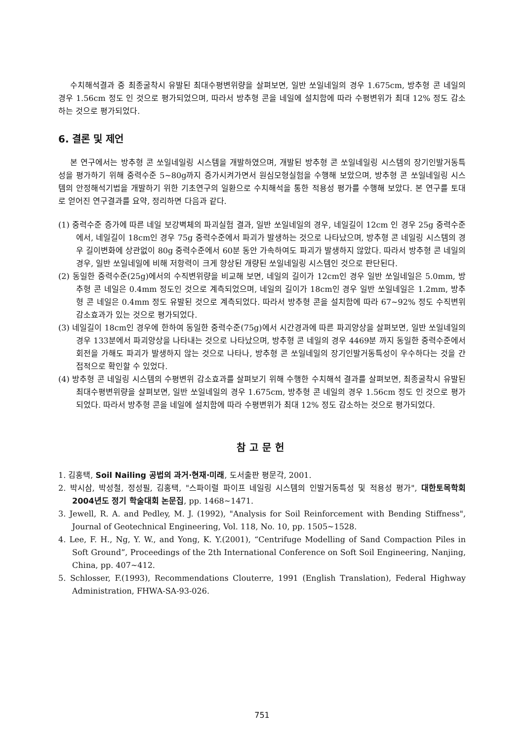수치해석결과 중 최종굴착시 유발된 최대수평변위량을 살펴보면, 일반 쏘일네일의 경우 1.675cm, 방추형 콘 네일의 경우 1.56cm 정도 인 것으로 평가되었으며, 따라서 방추형 콘을 네일에 설치함에 따라 수평변위가 최대 12% 정도 감소하는 것으로 평가되었다.
6. 결론 및 제언
본 연구에서는 방추형 콘 쏘일네일링 시스템을 개발하였으며, 개발된 방추형 콘 쏘일네일링 시스템의 장기인발거동특성을 평가하기 위해 중력수준 5~80g까지 증가시켜가면서 원심모형실험을 수행해 보았으며, 방추형 콘 쏘일네일링 시스템의 안정해석기법을 개발하기 위한 기초연구의 일환으로 수치해석을 통한 적용성 평가를 수행해 보았다. 본 연구를 토대로 얻어진 연구결과를 요약, 정리하면 다음과 같다.
(1) 중력수준 증가에 따른 네일 보강벽체의 파괴실험 결과, 일반 쏘일네일의 경우, 네일길이 12cm 인 경우 25g 중력수준에서, 네일길이 18cm인 경우 75g 중력수준에서 파괴가 발생하는 것으로 나타났으며, 방추형 콘 네일링 시스템의 경우 길이변화에 상관없이 80g 중력수준에서 60분 동안 가속하여도 파괴가 발생하지 않았다. 따라서 방추형 콘 네일의 경우, 일반 쏘일네일에 비해 저항력이 크게 향상된 개량된 쏘일네일링 시스템인 것으로 판단된다.
(2) 동일한 중력수준(25g)에서의 수직변위량을 비교해 보면, 네일의 길이가 12cm인 경우 일반 쏘일네일은 5.0mm, 방추형 콘 네일은 0.4mm 정도인 것으로 계측되었으며, 네일의 길이가 18cm인 경우 일반 쏘일네일은 1.2mm, 방추형 콘 네일은 0.4mm 정도 유발된 것으로 계측되었다. 따라서 방추형 콘을 설치함에 따라 67~92% 정도 수직변위 감소효과가 있는 것으로 평가되었다.
(3) 네일길이 18cm인 경우에 한하여 동일한 중력수준(75g)에서 시간경과에 따른 파괴양상을 살펴보면, 일반 쏘일네일의 경우 133분에서 파괴양상을 나타내는 것으로 나타났으며, 방추형 콘 네일의 경우 4469분 까지 동일한 중력수준에서 회전을 가해도 파괴가 발생하지 않는 것으로 나타나, 방추형 콘 쏘일네일의 장기인발거동특성이 우수하다는 것을 간접적으로 확인할 수 있었다.
(4) 방추형 콘 네일링 시스템의 수평변위 감소효과를 살펴보기 위해 수행한 수치해석 결과를 살펴보면, 최종굴착시 유발된 최대수평변위량을 살펴보면, 일반 쏘일네일의 경우 1.675cm, 방추형 콘 네일의 경우 1.56cm 정도 인 것으로 평가되었다. 따라서 방추형 콘을 네일에 설치함에 따라 수평변위가 최대 12% 정도 감소하는 것으로 평가되었다.
참고문헌
1. 김홍택, Soil Nailing 공법의 과거·현재·미래, 도서출판 평문각, 2001.
2. 박시삼, 박성철, 정성필, 김홍택, "스파이럴 파이프 네일링 시스템의 인발거동특성 및 적용성 평가", 대한토목학회 2004년도 정기 학술대회 논문집, pp. 1468~1471.
3. Jewell, R. A. and Pedley, M. J. (1992), "Analysis for Soil Reinforcement with Bending Stiffness", Journal of Geotechnical Engineering, Vol. 118, No. 10, pp. 1505~1528.
4. Lee, F. H., Ng, Y. W., and Yong, K. Y.(2001), “Centrifuge Modelling of Sand Compaction Piles in Soft Ground”, Proceedings of the 2th International Conference on Soft Soil Engineering, Nanjing, China, pp. 407~412.
5. Schlosser, F.(1993), Recommendations Clouterre, 1991 (English Translation), Federal Highway Administration, FHWA-SA-93-026.
751